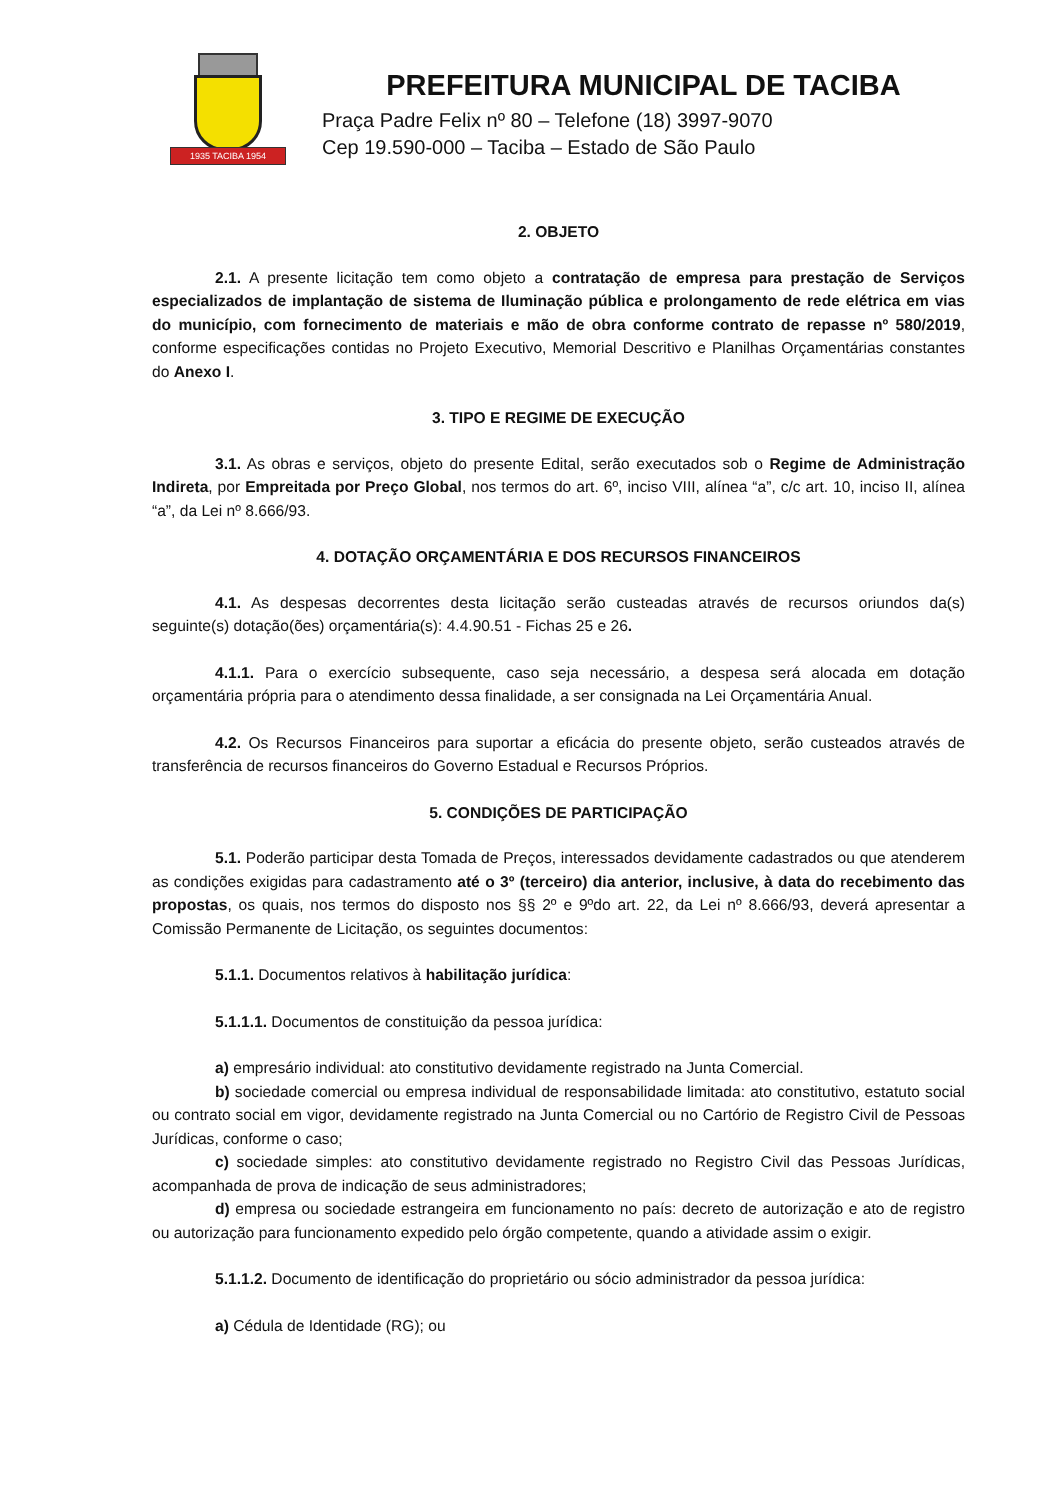1935 TACIBA 1954
PREFEITURA MUNICIPAL DE TACIBA
Praça Padre Felix nº 80 – Telefone (18) 3997-9070
Cep 19.590-000 – Taciba – Estado de São Paulo
2. OBJETO
2.1. A presente licitação tem como objeto a contratação de empresa para prestação de Serviços especializados de implantação de sistema de Iluminação pública e prolongamento de rede elétrica em vias do município, com fornecimento de materiais e mão de obra conforme contrato de repasse nº 580/2019, conforme especificações contidas no Projeto Executivo, Memorial Descritivo e Planilhas Orçamentárias constantes do Anexo I.
3. TIPO E REGIME DE EXECUÇÃO
3.1. As obras e serviços, objeto do presente Edital, serão executados sob o Regime de Administração Indireta, por Empreitada por Preço Global, nos termos do art. 6º, inciso VIII, alínea “a”, c/c art. 10, inciso II, alínea “a”, da Lei nº 8.666/93.
4. DOTAÇÃO ORÇAMENTÁRIA E DOS RECURSOS FINANCEIROS
4.1. As despesas decorrentes desta licitação serão custeadas através de recursos oriundos da(s) seguinte(s) dotação(ões) orçamentária(s): 4.4.90.51 - Fichas 25 e 26.
4.1.1. Para o exercício subsequente, caso seja necessário, a despesa será alocada em dotação orçamentária própria para o atendimento dessa finalidade, a ser consignada na Lei Orçamentária Anual.
4.2. Os Recursos Financeiros para suportar a eficácia do presente objeto, serão custeados através de transferência de recursos financeiros do Governo Estadual e Recursos Próprios.
5. CONDIÇÕES DE PARTICIPAÇÃO
5.1. Poderão participar desta Tomada de Preços, interessados devidamente cadastrados ou que atenderem as condições exigidas para cadastramento até o 3º (terceiro) dia anterior, inclusive, à data do recebimento das propostas, os quais, nos termos do disposto nos §§ 2º e 9ºdo art. 22, da Lei nº 8.666/93, deverá apresentar a Comissão Permanente de Licitação, os seguintes documentos:
5.1.1. Documentos relativos à habilitação jurídica:
5.1.1.1. Documentos de constituição da pessoa jurídica:
a) empresário individual: ato constitutivo devidamente registrado na Junta Comercial.
b) sociedade comercial ou empresa individual de responsabilidade limitada: ato constitutivo, estatuto social ou contrato social em vigor, devidamente registrado na Junta Comercial ou no Cartório de Registro Civil de Pessoas Jurídicas, conforme o caso;
c) sociedade simples: ato constitutivo devidamente registrado no Registro Civil das Pessoas Jurídicas, acompanhada de prova de indicação de seus administradores;
d) empresa ou sociedade estrangeira em funcionamento no país: decreto de autorização e ato de registro ou autorização para funcionamento expedido pelo órgão competente, quando a atividade assim o exigir.
5.1.1.2. Documento de identificação do proprietário ou sócio administrador da pessoa jurídica:
a) Cédula de Identidade (RG); ou